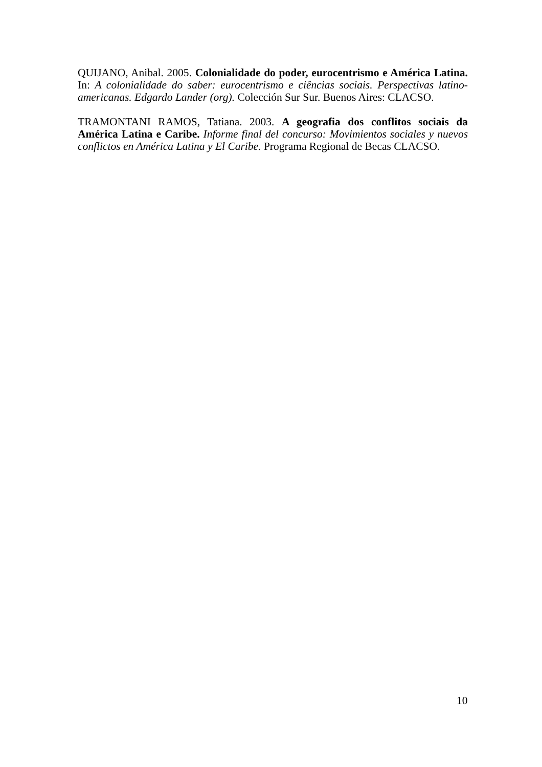QUIJANO, Anibal. 2005. Colonialidade do poder, eurocentrismo e América Latina. In: A colonialidade do saber: eurocentrismo e ciências sociais. Perspectivas latino-americanas. Edgardo Lander (org). Colección Sur Sur. Buenos Aires: CLACSO.
TRAMONTANI RAMOS, Tatiana. 2003. A geografia dos conflitos sociais da América Latina e Caribe. Informe final del concurso: Movimientos sociales y nuevos conflictos en América Latina y El Caribe. Programa Regional de Becas CLACSO.
10